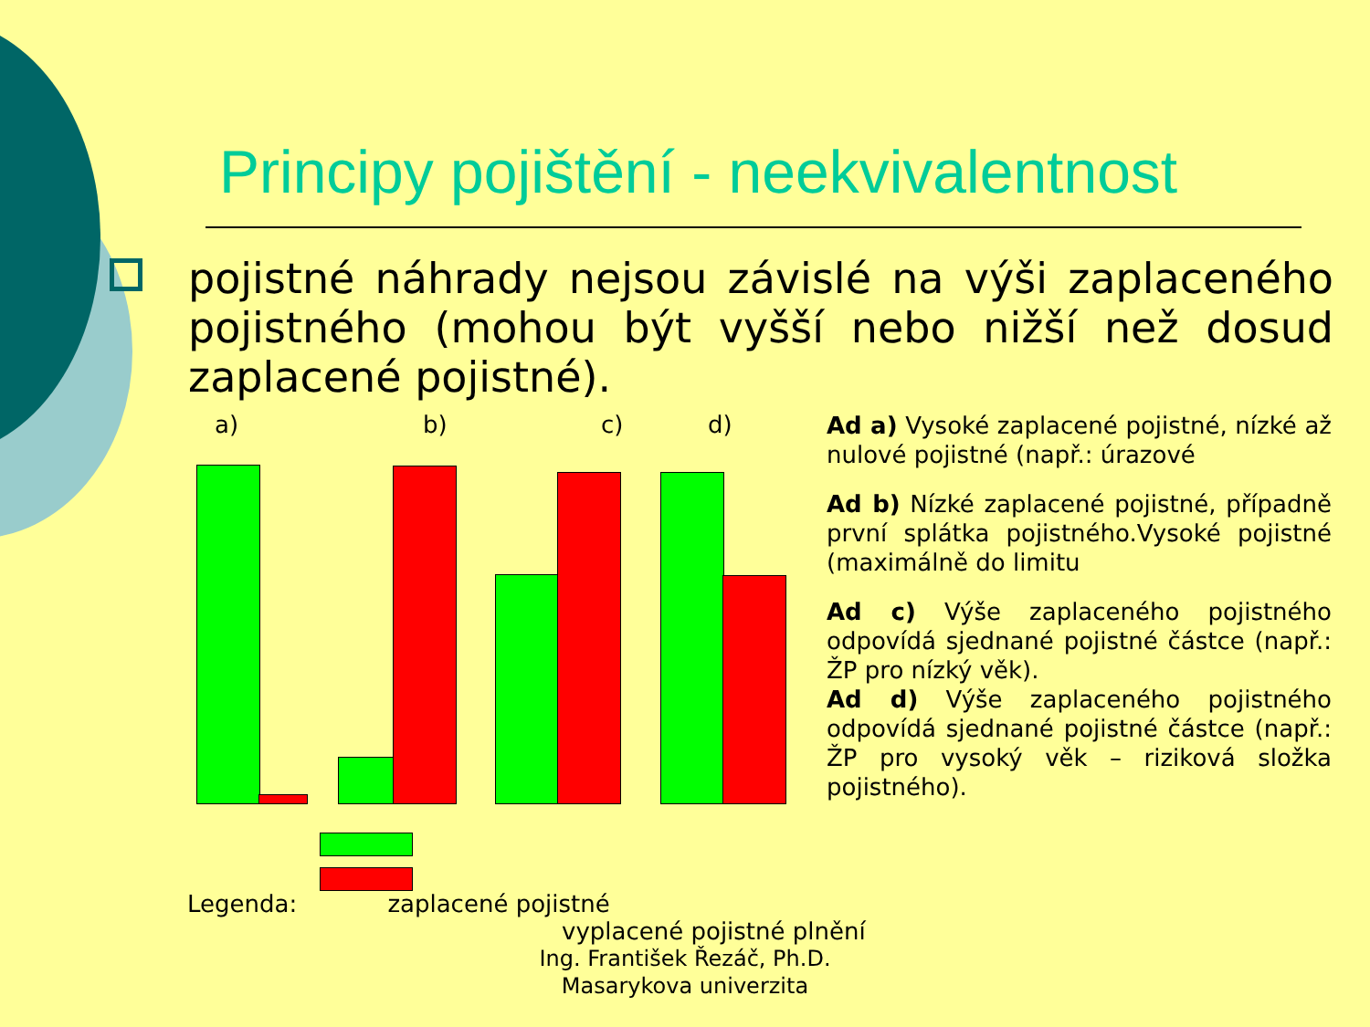Principy pojištění - neekvivalentnost
pojistné náhrady nejsou závislé na výši zaplaceného pojistného (mohou být vyšší nebo nižší než dosud zaplacené pojistné).
a) b) c) d)
Ad a) Vysoké zaplacené pojistné, nízké až nulové pojistné (např.: úrazové
Ad b) Nízké zaplacené pojistné, případně první splátka pojistného.Vysoké pojistné (maximálně do limitu
Ad c) Výše zaplaceného pojistného odpovídá sjednané pojistné částce (např.: ŽP pro nízký věk).
Ad d) Výše zaplaceného pojistného odpovídá sjednané pojistné částce (např.: ŽP pro vysoký věk – riziková složka pojistného).
Legenda: zaplacené pojistné
vyplacené pojistné plnění
Ing. František Řezáč, Ph.D.
Masarykova univerzita